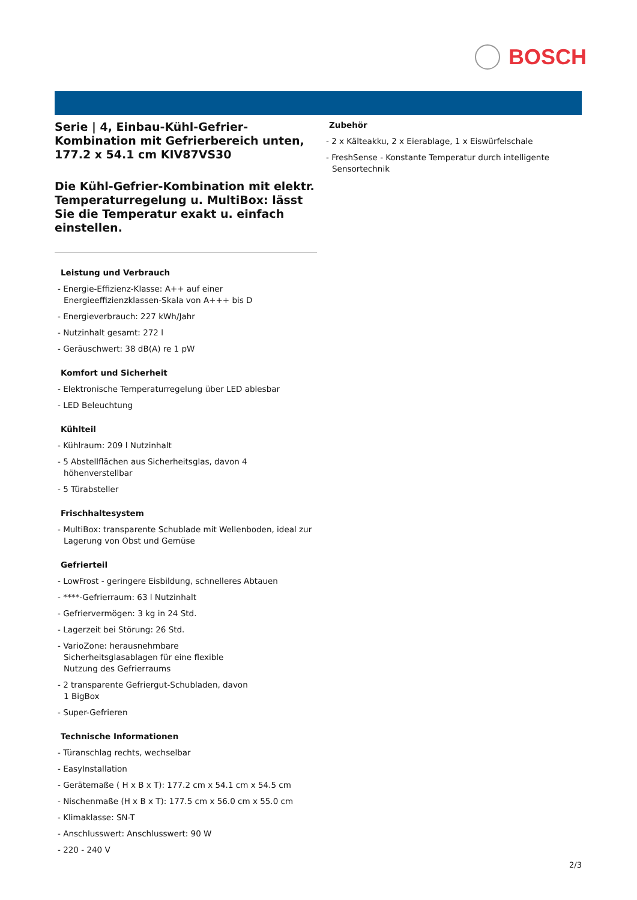BOSCH
Serie | 4, Einbau-Kühl-Gefrier-Kombination mit Gefrierbereich unten, 177.2 x 54.1 cm KIV87VS30
Die Kühl-Gefrier-Kombination mit elektr. Temperaturregelung u. MultiBox: lässt Sie die Temperatur exakt u. einfach einstellen.
Leistung und Verbrauch
- Energie-Effizienz-Klasse: A++ auf einer Energieeffizienzklassen-Skala von A+++ bis D
- Energieverbrauch: 227 kWh/Jahr
- Nutzinhalt gesamt: 272 l
- Geräuschwert: 38 dB(A) re 1 pW
Komfort und Sicherheit
- Elektronische Temperaturregelung über LED ablesbar
- LED Beleuchtung
Kühlteil
- Kühlraum: 209 l Nutzinhalt
- 5 Abstellflächen aus Sicherheitsglas, davon 4 höhenverstellbar
- 5 Türabsteller
Frischhaltesystem
- MultiBox: transparente Schublade mit Wellenboden, ideal zur Lagerung von Obst und Gemüse
Gefrierteil
- LowFrost - geringere Eisbildung, schnelleres Abtauen
- ****-Gefrierraum: 63 l Nutzinhalt
- Gefriervermögen: 3 kg in 24 Std.
- Lagerzeit bei Störung: 26 Std.
- VarioZone: herausnehmbare
Sicherheitsglasablagen für eine flexible
Nutzung des Gefrierraums
- 2 transparente Gefriergut-Schubladen, davon
1 BigBox
- Super-Gefrieren
Technische Informationen
- Türanschlag rechts, wechselbar
- EasyInstallation
- Gerätemaße ( H x B x T): 177.2 cm x 54.1 cm x 54.5 cm
- Nischenmaße (H x B x T): 177.5 cm x 56.0 cm x 55.0 cm
- Klimaklasse: SN-T
- Anschlusswert: Anschlusswert: 90 W
- 220 - 240 V
Zubehör
- 2 x Kälteakku, 2 x Eierablage, 1 x Eiswürfelschale
- FreshSense - Konstante Temperatur durch intelligente Sensortechnik
2/3